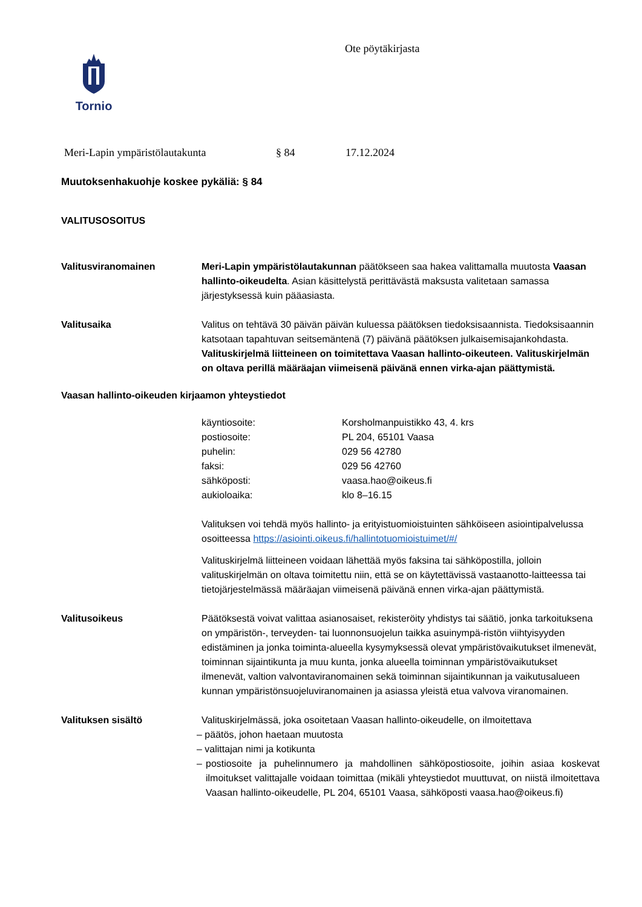Tornio
Ote pöytäkirjasta
Meri-Lapin ympäristölautakunta § 84 17.12.2024
Muutoksenhakuohje koskee pykäliä: § 84
VALITUSOSOITUS
Valitusviranomainen Meri-Lapin ympäristölautakunnan päätökseen saa hakea valittamalla muutosta Vaasan hallinto-oikeudelta. Asian käsittelystä perittävästä maksusta valitetaan samassa järjestyksessä kuin pääasiasta.
Valitusaika Valitus on tehtävä 30 päivän päivän kuluessa päätöksen tiedoksisaannista. Tiedoksisaannin katsotaan tapahtuvan seitsemäntenä (7) päivänä päätöksen julkaisemisajankohdasta. Valituskirjelmä liitteineen on toimitettava Vaasan hallinto-oikeuteen. Valituskirjelmän on oltava perillä määräajan viimeisenä päivänä ennen virka-ajan päättymistä.
Vaasan hallinto-oikeuden kirjaamon yhteystiedot
| käyntiosoite: | Korsholmanpuistikko 43, 4. krs |
| postiosoite: | PL 204, 65101 Vaasa |
| puhelin: | 029 56 42780 |
| faksi: | 029 56 42760 |
| sähköposti: | vaasa.hao@oikeus.fi |
| aukioloaika: | klo 8–16.15 |
Valituksen voi tehdä myös hallinto- ja erityistuomioistuinten sähköiseen asiointipalvelussa osoitteessa https://asiointi.oikeus.fi/hallintotuomioistuimet/#/
Valituskirjelmä liitteineen voidaan lähettää myös faksina tai sähköpostilla, jolloin valituskirjelmän on oltava toimitettu niin, että se on käytettävissä vastaanotto-laitteessa tai tietojärjestelmässä määräajan viimeisenä päivänä ennen virka-ajan päättymistä.
Valitusoikeus Päätöksestä voivat valittaa asianosaiset, rekisteröity yhdistys tai säätiö, jonka tarkoituksena on ympäristön-, terveyden- tai luonnonsuojelun taikka asuinympä-ristön viihtyisyyden edistäminen ja jonka toiminta-alueella kysymyksessä olevat ympäristövaikutukset ilmenevät, toiminnan sijaintikunta ja muu kunta, jonka alueella toiminnan ympäristövaikutukset ilmenevät, valtion valvontaviranomainen sekä toiminnan sijaintikunnan ja vaikutusalueen kunnan ympäristönsuojeluviranomainen ja asiassa yleistä etua valvova viranomainen.
Valituksen sisältö Valituskirjelmässä, joka osoitetaan Vaasan hallinto-oikeudelle, on ilmoitettava
– päätös, johon haetaan muutosta
– valittajan nimi ja kotikunta
– postiosoite ja puhelinnumero ja mahdollinen sähköpostiosoite, joihin asiaa koskevat ilmoitukset valittajalle voidaan toimittaa (mikäli yhteystiedot muuttuvat, on niistä ilmoitettava Vaasan hallinto-oikeudelle, PL 204, 65101 Vaasa, sähköposti vaasa.hao@oikeus.fi)